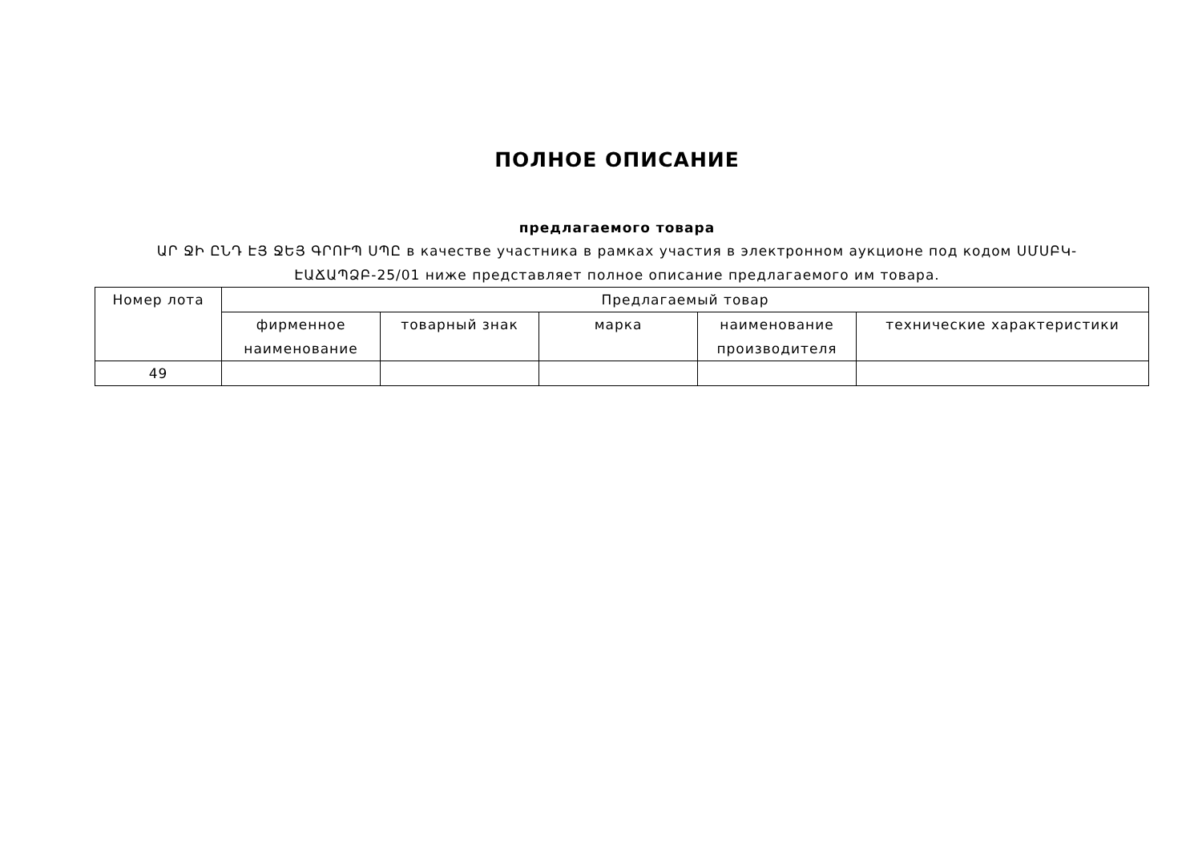ПОЛНОЕ ОПИСАНИЕ
предлагаемого товара
ԱՐ ՋԻ ԸՆԴ ԷՅ ՋԵՅ ԳՐՈՒՊ ՍՊԸ в качестве участника в рамках участия в электронном аукционе под кодом ՍՄՍԲԿ-ԷԱՃԱՊՁԲ-25/01 ниже представляет полное описание предлагаемого им товара.
| Номер лота | Предлагаемый товар | | | | |
| --- | --- | --- | --- | --- | --- |
| | фирменное наименование | товарный знак | марка | наименование производителя | технические характеристики |
| 49 | | | | | |